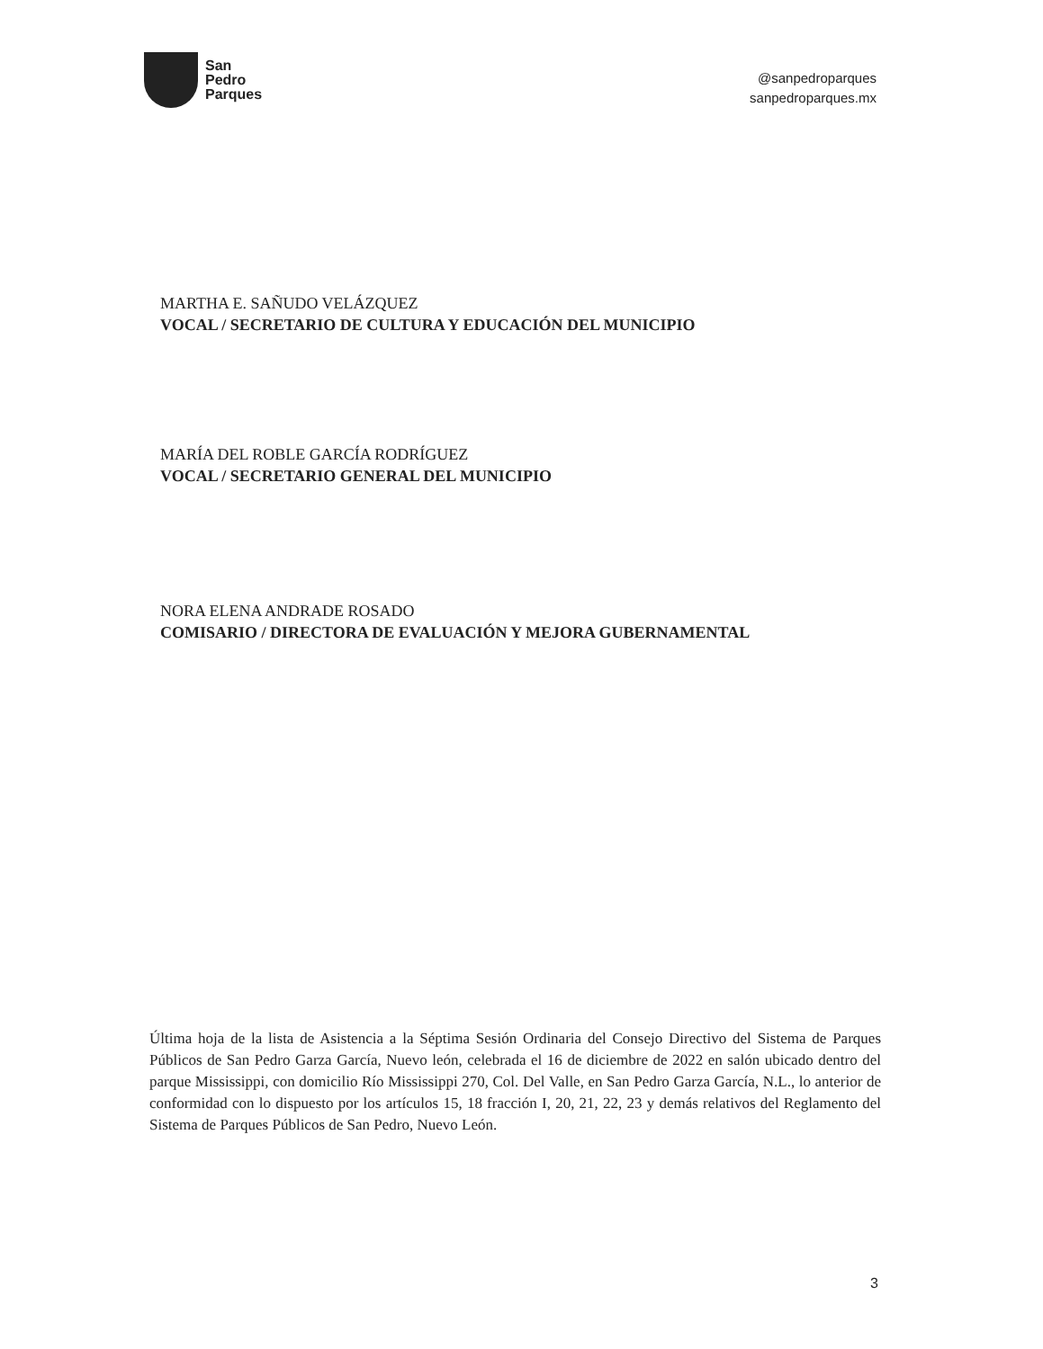San
Pedro
Parques
@sanpedroparques
sanpedroparques.mx
MARTHA E. SAÑUDO VELÁZQUEZ
VOCAL / SECRETARIO DE CULTURA Y EDUCACIÓN DEL MUNICIPIO
MARÍA DEL ROBLE GARCÍA RODRÍGUEZ
VOCAL / SECRETARIO GENERAL DEL MUNICIPIO
NORA ELENA ANDRADE ROSADO
COMISARIO / DIRECTORA DE EVALUACIÓN Y MEJORA GUBERNAMENTAL
Última hoja de la lista de Asistencia a la Séptima Sesión Ordinaria del Consejo Directivo del Sistema de Parques Públicos de San Pedro Garza García, Nuevo león, celebrada el 16 de diciembre de 2022 en salón ubicado dentro del parque Mississippi, con domicilio Río Mississippi 270, Col. Del Valle, en San Pedro Garza García, N.L., lo anterior de conformidad con lo dispuesto por los artículos 15, 18 fracción I, 20, 21, 22, 23 y demás relativos del Reglamento del Sistema de Parques Públicos de San Pedro, Nuevo León.
3